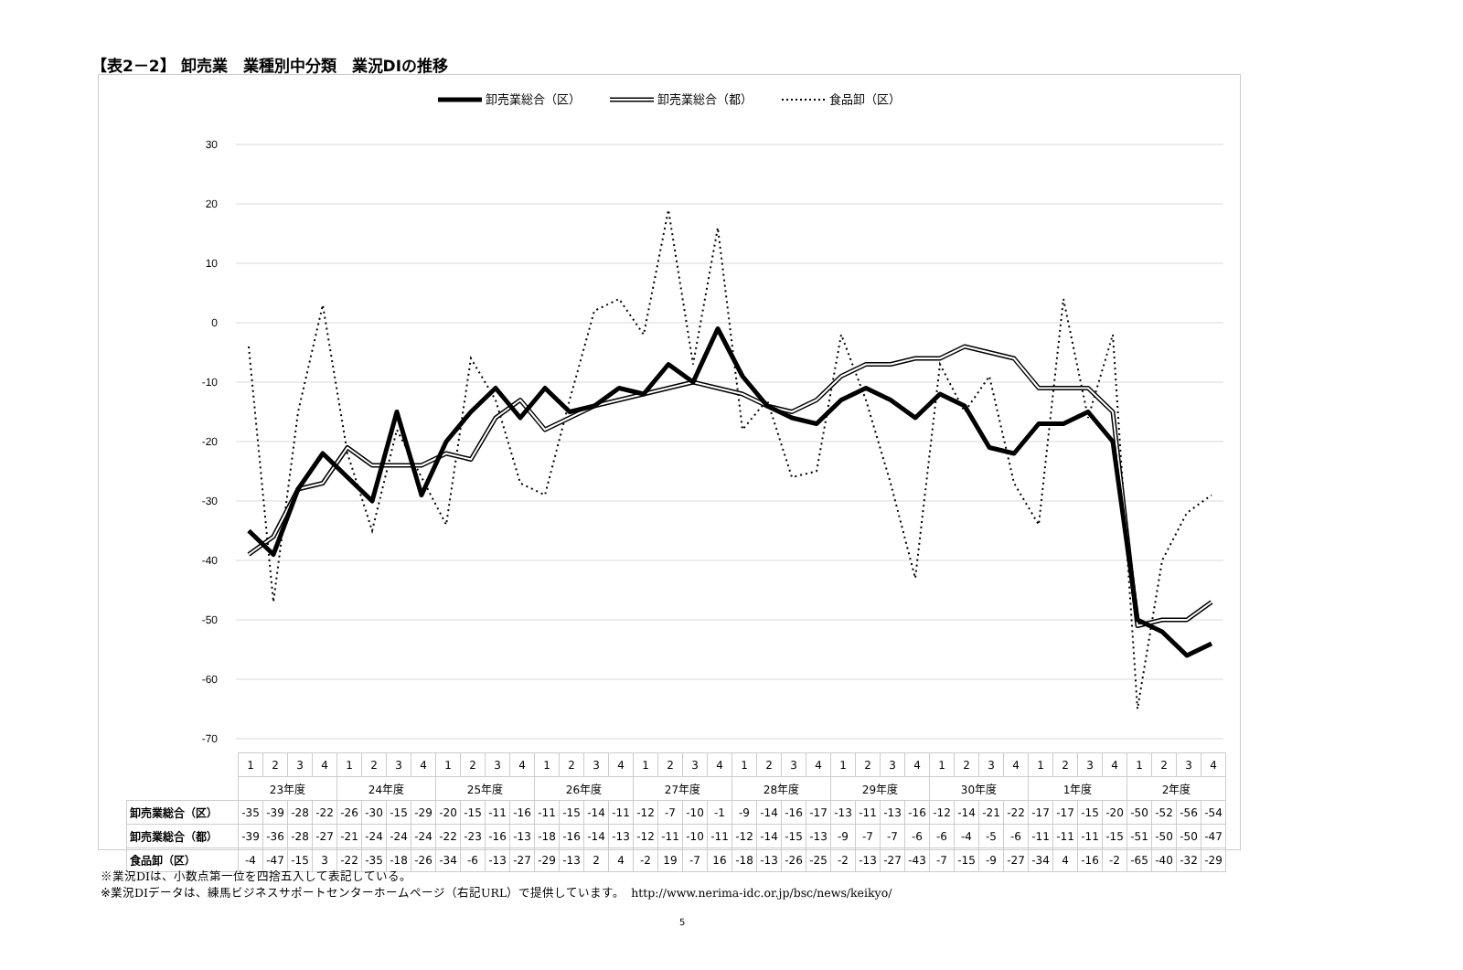【表2－2】 卸売業　業種別中分類　業況DIの推移
卸売業総合（区） 卸売業総合（都） 食品卸（区）
30
20
10
0
-10
-20
-30
-40
-50
-60
-70
| | 1 | 2 | 3 | 4 | 1 | 2 | 3 | 4 | 1 | 2 | 3 | 4 | 1 | 2 | 3 | 4 | 1 | 2 | 3 | 4 | 1 | 2 | 3 | 4 | 1 | 2 | 3 | 4 | 1 | 2 | 3 | 4 | 1 | 2 | 3 | 4 | 1 | 2 | 3 | 4 |
| | 23年度 | | | | 24年度 | | | | 25年度 | | | | 26年度 | | | | 27年度 | | | | 28年度 | | | | 29年度 | | | | 30年度 | | | | 1年度 | | | | 2年度 | | | |
| 卸売業総合（区） | -35 | -39 | -28 | -22 | -26 | -30 | -15 | -29 | -20 | -15 | -11 | -16 | -11 | -15 | -14 | -11 | -12 | -7 | -10 | -1 | -9 | -14 | -16 | -17 | -13 | -11 | -13 | -16 | -12 | -14 | -21 | -22 | -17 | -17 | -15 | -20 | -50 | -52 | -56 | -54 |
| 卸売業総合（都） | -39 | -36 | -28 | -27 | -21 | -24 | -24 | -24 | -22 | -23 | -16 | -13 | -18 | -16 | -14 | -13 | -12 | -11 | -10 | -11 | -12 | -14 | -15 | -13 | -9 | -7 | -7 | -6 | -6 | -4 | -5 | -6 | -11 | -11 | -11 | -15 | -51 | -50 | -50 | -47 |
| 食品卸（区） | -4 | -47 | -15 | 3 | -22 | -35 | -18 | -26 | -34 | -6 | -13 | -27 | -29 | -13 | 2 | 4 | -2 | 19 | -7 | 16 | -18 | -13 | -26 | -25 | -2 | -13 | -27 | -43 | -7 | -15 | -9 | -27 | -34 | 4 | -16 | -2 | -65 | -40 | -32 | -29 |
※業況DIは、小数点第一位を四捨五入して表記している。
※業況DIデータは、練馬ビジネスサポートセンターホームページ（右記URL）で提供しています。　http://www.nerima-idc.or.jp/bsc/news/keikyo/
5